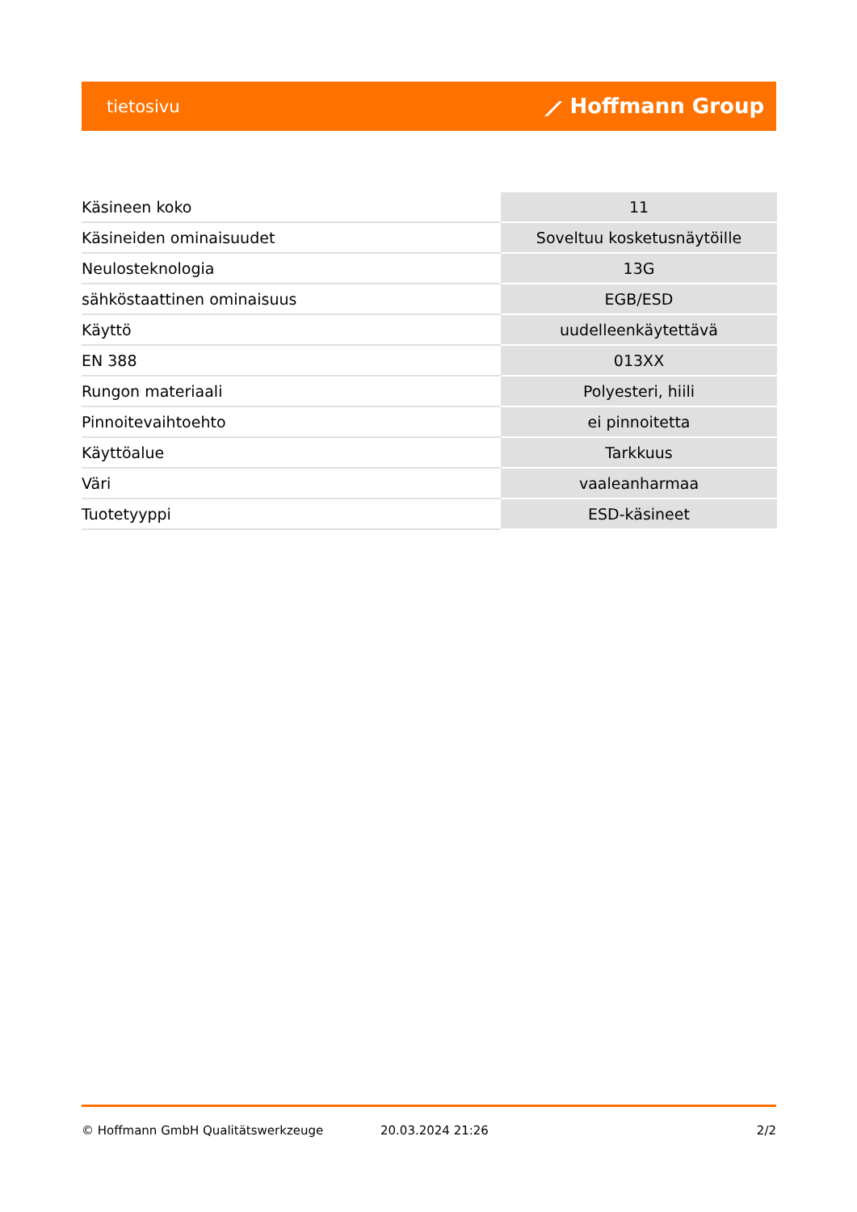tietosivu ⟋ Hoffmann Group
| Käsineen koko | 11 |
| Käsineiden ominaisuudet | Soveltuu kosketusnäytöille |
| Neulosteknologia | 13G |
| sähköstaattinen ominaisuus | EGB/ESD |
| Käyttö | uudelleenkäytettävä |
| EN 388 | 013XX |
| Rungon materiaali | Polyesteri, hiili |
| Pinnoitevaihtoehto | ei pinnoitetta |
| Käyttöalue | Tarkkuus |
| Väri | vaaleanharmaa |
| Tuotetyyppi | ESD-käsineet |
© Hoffmann GmbH Qualitätswerkzeuge 20.03.2024 21:26 2/2